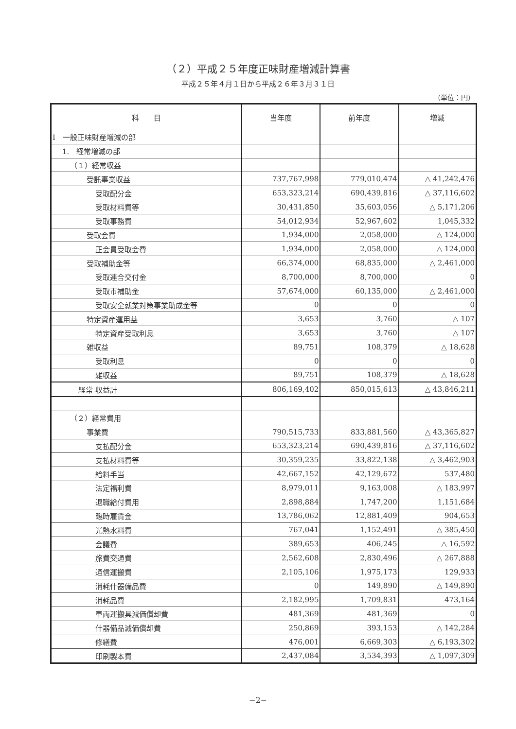（２）平成２５年度正味財産増減計算書
平成２５年４月１日から平成２６年３月３１日
（単位：円）
| 科 目 | 当年度 | 前年度 | 増減 |
| --- | --- | --- | --- |
| Ⅰ 一般正味財産増減の部 | | | |
| 1. 経常増減の部 | | | |
| （１）経常収益 | | | |
| 受託事業収益 | 737,767,998 | 779,010,474 | △ 41,242,476 |
| 受取配分金 | 653,323,214 | 690,439,816 | △ 37,116,602 |
| 受取材料費等 | 30,431,850 | 35,603,056 | △ 5,171,206 |
| 受取事務費 | 54,012,934 | 52,967,602 | 1,045,332 |
| 受取会費 | 1,934,000 | 2,058,000 | △ 124,000 |
| 正会員受取会費 | 1,934,000 | 2,058,000 | △ 124,000 |
| 受取補助金等 | 66,374,000 | 68,835,000 | △ 2,461,000 |
| 受取連合交付金 | 8,700,000 | 8,700,000 | 0 |
| 受取市補助金 | 57,674,000 | 60,135,000 | △ 2,461,000 |
| 受取安全就業対策事業助成金等 | 0 | 0 | 0 |
| 特定資産運用益 | 3,653 | 3,760 | △ 107 |
| 特定資産受取利息 | 3,653 | 3,760 | △ 107 |
| 雑収益 | 89,751 | 108,379 | △ 18,628 |
| 受取利息 | 0 | 0 | 0 |
| 雑収益 | 89,751 | 108,379 | △ 18,628 |
| 経常 収益計 | 806,169,402 | 850,015,613 | △ 43,846,211 |
| （２）経常費用 | | | |
| 事業費 | 790,515,733 | 833,881,560 | △ 43,365,827 |
| 支払配分金 | 653,323,214 | 690,439,816 | △ 37,116,602 |
| 支払材料費等 | 30,359,235 | 33,822,138 | △ 3,462,903 |
| 給料手当 | 42,667,152 | 42,129,672 | 537,480 |
| 法定福利費 | 8,979,011 | 9,163,008 | △ 183,997 |
| 退職給付費用 | 2,898,884 | 1,747,200 | 1,151,684 |
| 臨時雇賃金 | 13,786,062 | 12,881,409 | 904,653 |
| 光熱水料費 | 767,041 | 1,152,491 | △ 385,450 |
| 会議費 | 389,653 | 406,245 | △ 16,592 |
| 旅費交通費 | 2,562,608 | 2,830,496 | △ 267,888 |
| 通信運搬費 | 2,105,106 | 1,975,173 | 129,933 |
| 消耗什器備品費 | 0 | 149,890 | △ 149,890 |
| 消耗品費 | 2,182,995 | 1,709,831 | 473,164 |
| 車両運搬具減価償却費 | 481,369 | 481,369 | 0 |
| 什器備品減価償却費 | 250,869 | 393,153 | △ 142,284 |
| 修繕費 | 476,001 | 6,669,303 | △ 6,193,302 |
| 印刷製本費 | 2,437,084 | 3,534,393 | △ 1,097,309 |
−2−